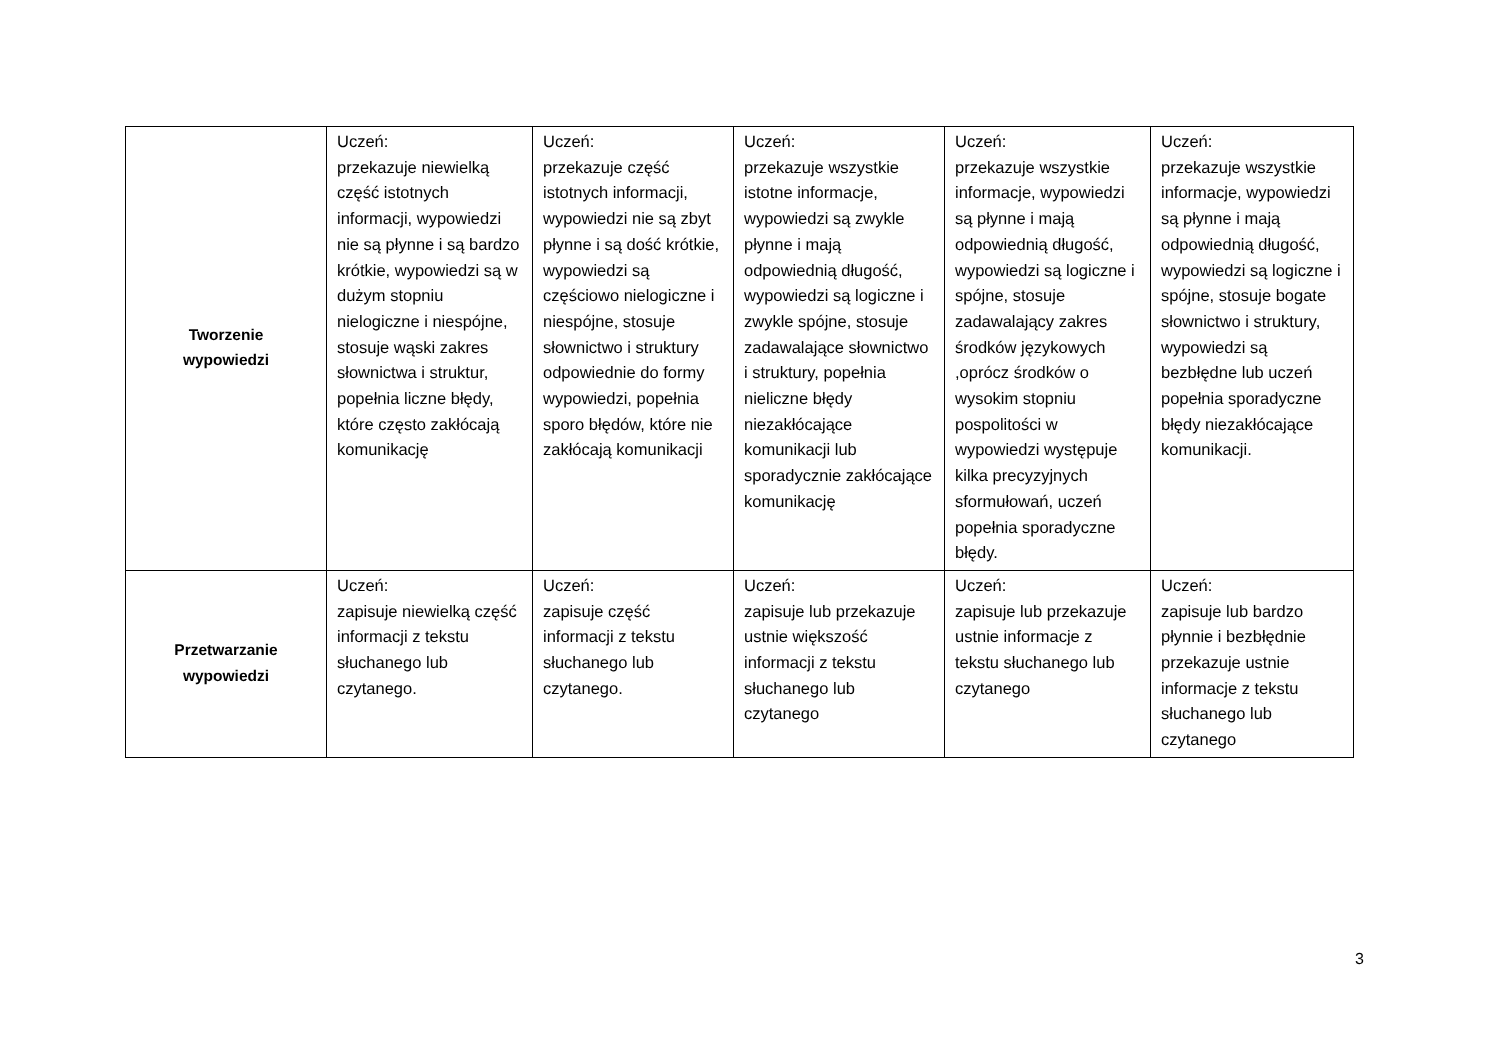| Tworzenie wypowiedzi | Uczeń: przekazuje niewielką część istotnych informacji, wypowiedzi nie są płynne i są bardzo krótkie, wypowiedzi są w dużym stopniu nielogiczne i niespójne, stosuje wąski zakres słownictwa i struktur, popełnia liczne błędy, które często zakłócają komunikację | Uczeń: przekazuje część istotnych informacji, wypowiedzi nie są zbyt płynne i są dość krótkie, wypowiedzi są częściowo nielogiczne i niespójne, stosuje słownictwo i struktury odpowiednie do formy wypowiedzi, popełnia sporo błędów, które nie zakłócają komunikacji | Uczeń: przekazuje wszystkie istotne informacje, wypowiedzi są zwykle płynne i mają odpowiednią długość, wypowiedzi są logiczne i zwykle spójne, stosuje zadawalające słownictwo i struktury, popełnia nieliczne błędy niezakłócające komunikacji lub sporadycznie zakłócające komunikację | Uczeń: przekazuje wszystkie informacje, wypowiedzi są płynne i mają odpowiednią długość, wypowiedzi są logiczne i spójne, stosuje zadawalający zakres środków językowych ,oprócz środków o wysokim stopniu pospolitości w wypowiedzi występuje kilka precyzyjnych sformułowań, uczeń popełnia sporadyczne błędy. | Uczeń: przekazuje wszystkie informacje, wypowiedzi są płynne i mają odpowiednią długość, wypowiedzi są logiczne i spójne, stosuje bogate słownictwo i struktury, wypowiedzi są bezbłędne lub uczeń popełnia sporadyczne błędy niezakłócające komunikacji. |
| Przetwarzanie wypowiedzi | Uczeń: zapisuje niewielką część informacji z tekstu słuchanego lub czytanego. | Uczeń: zapisuje część informacji z tekstu słuchanego lub czytanego. | Uczeń: zapisuje lub przekazuje ustnie większość informacji z tekstu słuchanego lub czytanego | Uczeń: zapisuje lub przekazuje ustnie informacje z tekstu słuchanego lub czytanego | Uczeń: zapisuje lub bardzo płynnie i bezbłędnie przekazuje ustnie informacje z tekstu słuchanego lub czytanego |
3